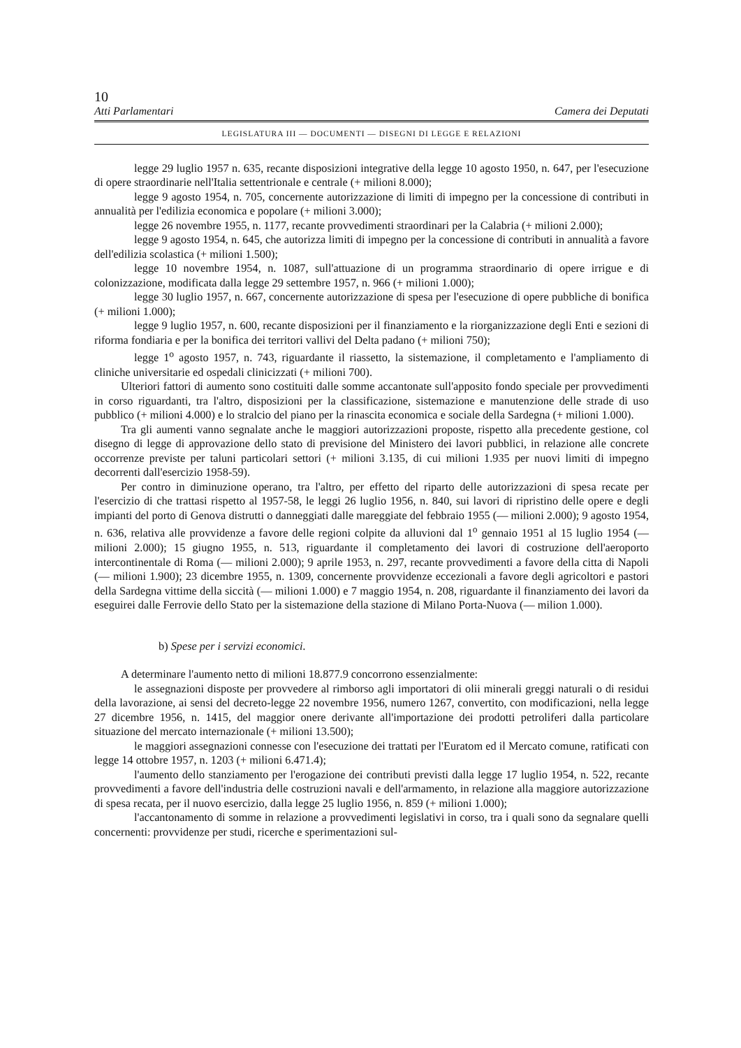10
Atti Parlamentari Camera dei Deputati
LEGISLATURA III — DOCUMENTI — DISEGNI DI LEGGE E RELAZIONI
legge 29 luglio 1957 n. 635, recante disposizioni integrative della legge 10 agosto 1950, n. 647, per l'esecuzione di opere straordinarie nell'Italia settentrionale e centrale (+ milioni 8.000);
legge 9 agosto 1954, n. 705, concernente autorizzazione di limiti di impegno per la concessione di contributi in annualità per l'edilizia economica e popolare (+ milioni 3.000);
legge 26 novembre 1955, n. 1177, recante provvedimenti straordinari per la Calabria (+ milioni 2.000);
legge 9 agosto 1954, n. 645, che autorizza limiti di impegno per la concessione di contributi in annualità a favore dell'edilizia scolastica (+ milioni 1.500);
legge 10 novembre 1954, n. 1087, sull'attuazione di un programma straordinario di opere irrigue e di colonizzazione, modificata dalla legge 29 settembre 1957, n. 966 (+ milioni 1.000);
legge 30 luglio 1957, n. 667, concernente autorizzazione di spesa per l'esecuzione di opere pubbliche di bonifica (+ milioni 1.000);
legge 9 luglio 1957, n. 600, recante disposizioni per il finanziamento e la riorganizzazione degli Enti e sezioni di riforma fondiaria e per la bonifica dei territori vallivi del Delta padano (+ milioni 750);
legge 1<sup>o</sup> agosto 1957, n. 743, riguardante il riassetto, la sistemazione, il completamento e l'ampliamento di cliniche universitarie ed ospedali clinicizzati (+ milioni 700).
Ulteriori fattori di aumento sono costituiti dalle somme accantonate sull'apposito fondo speciale per provvedimenti in corso riguardanti, tra l'altro, disposizioni per la classificazione, sistemazione e manutenzione delle strade di uso pubblico (+ milioni 4.000) e lo stralcio del piano per la rinascita economica e sociale della Sardegna (+ milioni 1.000).
Tra gli aumenti vanno segnalate anche le maggiori autorizzazioni proposte, rispetto alla precedente gestione, col disegno di legge di approvazione dello stato di previsione del Ministero dei lavori pubblici, in relazione alle concrete occorrenze previste per taluni particolari settori (+ milioni 3.135, di cui milioni 1.935 per nuovi limiti di impegno decorrenti dall'esercizio 1958-59).
Per contro in diminuzione operano, tra l'altro, per effetto del riparto delle autorizzazioni di spesa recate per l'esercizio di che trattasi rispetto al 1957-58, le leggi 26 luglio 1956, n. 840, sui lavori di ripristino delle opere e degli impianti del porto di Genova distrutti o danneggiati dalle mareggiate del febbraio 1955 (— milioni 2.000); 9 agosto 1954, n. 636, relativa alle provvidenze a favore delle regioni colpite da alluvioni dal 1<sup>o</sup> gennaio 1951 al 15 luglio 1954 (— milioni 2.000); 15 giugno 1955, n. 513, riguardante il completamento dei lavori di costruzione dell'aeroporto intercontinentale di Roma (— milioni 2.000); 9 aprile 1953, n. 297, recante provvedimenti a favore della citta di Napoli (— milioni 1.900); 23 dicembre 1955, n. 1309, concernente provvidenze eccezionali a favore degli agricoltori e pastori della Sardegna vittime della siccità (— milioni 1.000) e 7 maggio 1954, n. 208, riguardante il finanziamento dei lavori da eseguirei dalle Ferrovie dello Stato per la sistemazione della stazione di Milano Porta-Nuova (— milion 1.000).
b) Spese per i servizi economici.
A determinare l'aumento netto di milioni 18.877.9 concorrono essenzialmente:
le assegnazioni disposte per provvedere al rimborso agli importatori di olii minerali greggi naturali o di residui della lavorazione, ai sensi del decreto-legge 22 novembre 1956, numero 1267, convertito, con modificazioni, nella legge 27 dicembre 1956, n. 1415, del maggior onere derivante all'importazione dei prodotti petroliferi dalla particolare situazione del mercato internazionale (+ milioni 13.500);
le maggiori assegnazioni connesse con l'esecuzione dei trattati per l'Euratom ed il Mercato comune, ratificati con legge 14 ottobre 1957, n. 1203 (+ milioni 6.471.4);
l'aumento dello stanziamento per l'erogazione dei contributi previsti dalla legge 17 luglio 1954, n. 522, recante provvedimenti a favore dell'industria delle costruzioni navali e dell'armamento, in relazione alla maggiore autorizzazione di spesa recata, per il nuovo esercizio, dalla legge 25 luglio 1956, n. 859 (+ milioni 1.000);
l'accantonamento di somme in relazione a provvedimenti legislativi in corso, tra i quali sono da segnalare quelli concernenti: provvidenze per studi, ricerche e sperimentazioni sul-